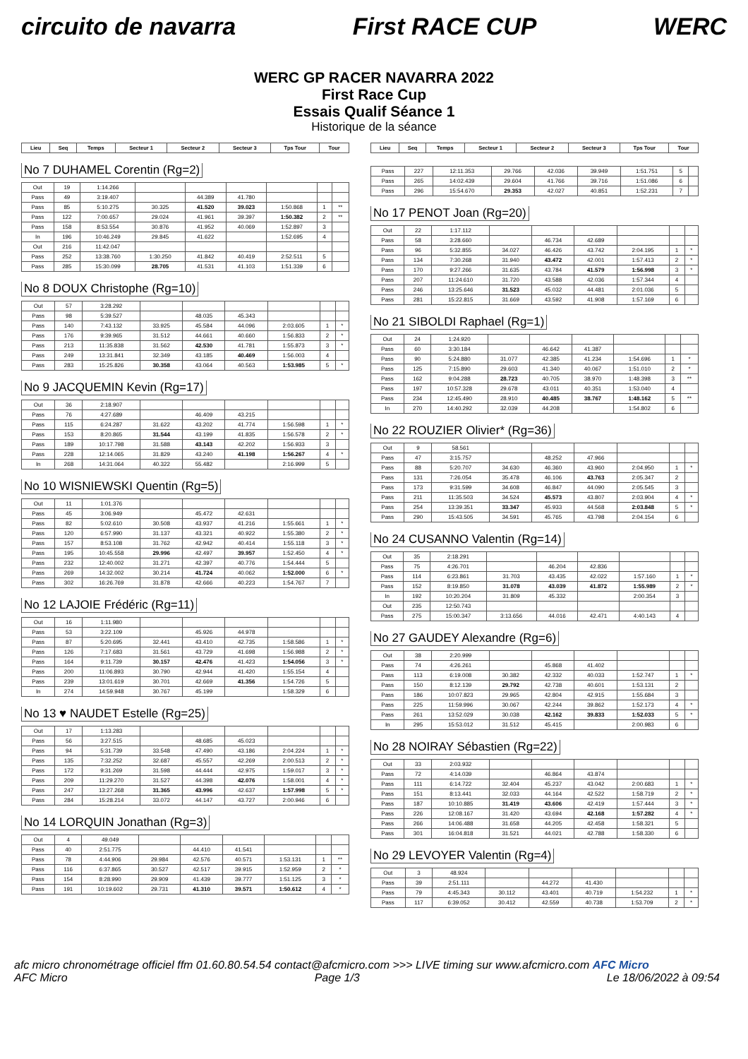circuito de navarra First RACE CUP WERC
WERC GP RACER NAVARRA 2022
First Race Cup
Essais Qualif Séance 1
Historique de la séance
| Lieu | Seq | Temps | Secteur 1 | Secteur 2 | Secteur 3 | Tps Tour | Tour |
| --- | --- | --- | --- | --- | --- | --- | --- |
No 7 DUHAMEL Corentin (Rg=2)
| Out | 19 | 1:14.266 | | | | | | |
| Pass | 49 | 3:19.407 | | 44.389 | 41.780 | | | |
| Pass | 85 | 5:10.275 | 30.325 | 41.520 | 39.023 | 1:50.868 | 1 | ** |
| Pass | 122 | 7:00.657 | 29.024 | 41.961 | 39.397 | 1:50.382 | 2 | ** |
| Pass | 158 | 8:53.554 | 30.876 | 41.952 | 40.069 | 1:52.897 | 3 | |
| In | 196 | 10:46.249 | 29.845 | 41.622 | | 1:52.695 | 4 | |
| Out | 216 | 11:42.047 | | | | | | |
| Pass | 252 | 13:38.760 | 1:30.250 | 41.842 | 40.419 | 2:52.511 | 5 | |
| Pass | 285 | 15:30.099 | 28.705 | 41.531 | 41.103 | 1:51.339 | 6 | |
No 8 DOUX Christophe (Rg=10)
| Out | 57 | 3:28.292 | | | | | | |
| Pass | 98 | 5:39.527 | | 48.035 | 45.343 | | | |
| Pass | 140 | 7:43.132 | 33.925 | 45.584 | 44.096 | 2:03.605 | 1 | * |
| Pass | 176 | 9:39.965 | 31.512 | 44.661 | 40.660 | 1:56.833 | 2 | * |
| Pass | 213 | 11:35.838 | 31.562 | 42.530 | 41.781 | 1:55.873 | 3 | * |
| Pass | 249 | 13:31.841 | 32.349 | 43.185 | 40.469 | 1:56.003 | 4 | |
| Pass | 283 | 15:25.826 | 30.358 | 43.064 | 40.563 | 1:53.985 | 5 | * |
No 9 JACQUEMIN Kevin (Rg=17)
| Out | 36 | 2:18.907 | | | | | | |
| Pass | 76 | 4:27.689 | | 46.409 | 43.215 | | | |
| Pass | 115 | 6:24.287 | 31.622 | 43.202 | 41.774 | 1:56.598 | 1 | * |
| Pass | 153 | 8:20.865 | 31.544 | 43.199 | 41.835 | 1:56.578 | 2 | * |
| Pass | 189 | 10:17.798 | 31.588 | 43.143 | 42.202 | 1:56.933 | 3 | |
| Pass | 228 | 12:14.065 | 31.829 | 43.240 | 41.198 | 1:56.267 | 4 | * |
| In | 268 | 14:31.064 | 40.322 | 55.482 | | 2:16.999 | 5 | |
No 10 WISNIEWSKI Quentin (Rg=5)
| Out | 11 | 1:01.376 | | | | | | |
| Pass | 45 | 3:06.949 | | 45.472 | 42.631 | | | |
| Pass | 82 | 5:02.610 | 30.508 | 43.937 | 41.216 | 1:55.661 | 1 | * |
| Pass | 120 | 6:57.990 | 31.137 | 43.321 | 40.922 | 1:55.380 | 2 | * |
| Pass | 157 | 8:53.108 | 31.762 | 42.942 | 40.414 | 1:55.118 | 3 | * |
| Pass | 195 | 10:45.558 | 29.996 | 42.497 | 39.957 | 1:52.450 | 4 | * |
| Pass | 232 | 12:40.002 | 31.271 | 42.397 | 40.776 | 1:54.444 | 5 | |
| Pass | 269 | 14:32.002 | 30.214 | 41.724 | 40.062 | 1:52.000 | 6 | * |
| Pass | 302 | 16:26.769 | 31.878 | 42.666 | 40.223 | 1:54.767 | 7 | |
No 12 LAJOIE Frédéric (Rg=11)
| Out | 16 | 1:11.980 | | | | | | |
| Pass | 53 | 3:22.109 | | 45.926 | 44.978 | | | |
| Pass | 87 | 5:20.695 | 32.441 | 43.410 | 42.735 | 1:58.586 | 1 | * |
| Pass | 126 | 7:17.683 | 31.561 | 43.729 | 41.698 | 1:56.988 | 2 | * |
| Pass | 164 | 9:11.739 | 30.157 | 42.476 | 41.423 | 1:54.056 | 3 | * |
| Pass | 200 | 11:06.893 | 30.790 | 42.944 | 41.420 | 1:55.154 | 4 | |
| Pass | 239 | 13:01.619 | 30.701 | 42.669 | 41.356 | 1:54.726 | 5 | |
| In | 274 | 14:59.948 | 30.767 | 45.199 | | 1:58.329 | 6 | |
No 13 ♥ NAUDET Estelle (Rg=25)
| Out | 17 | 1:13.283 | | | | | | |
| Pass | 56 | 3:27.515 | | 48.685 | 45.023 | | | |
| Pass | 94 | 5:31.739 | 33.548 | 47.490 | 43.186 | 2:04.224 | 1 | * |
| Pass | 135 | 7:32.252 | 32.687 | 45.557 | 42.269 | 2:00.513 | 2 | * |
| Pass | 172 | 9:31.269 | 31.598 | 44.444 | 42.975 | 1:59.017 | 3 | * |
| Pass | 209 | 11:29.270 | 31.527 | 44.398 | 42.076 | 1:58.001 | 4 | * |
| Pass | 247 | 13:27.268 | 31.365 | 43.996 | 42.637 | 1:57.998 | 5 | * |
| Pass | 284 | 15:28.214 | 33.072 | 44.147 | 43.727 | 2:00.946 | 6 | |
No 14 LORQUIN Jonathan (Rg=3)
| Out | 4 | 49.049 | | | | | | |
| Pass | 40 | 2:51.775 | | 44.410 | 41.541 | | | |
| Pass | 78 | 4:44.906 | 29.984 | 42.576 | 40.571 | 1:53.131 | 1 | ** |
| Pass | 116 | 6:37.865 | 30.527 | 42.517 | 39.915 | 1:52.959 | 2 | * |
| Pass | 154 | 8:28.990 | 29.909 | 41.439 | 39.777 | 1:51.125 | 3 | * |
| Pass | 191 | 10:19.602 | 29.731 | 41.310 | 39.571 | 1:50.612 | 4 | * |
| Lieu | Seq | Temps | Secteur 1 | Secteur 2 | Secteur 3 | Tps Tour | Tour |
| --- | --- | --- | --- | --- | --- | --- | --- |
| Pass | 227 | 12:11.353 | 29.766 | 42.036 | 39.949 | 1:51.751 | 5 | |
| Pass | 265 | 14:02.439 | 29.604 | 41.766 | 39.716 | 1:51.086 | 6 | |
| Pass | 296 | 15:54.670 | 29.353 | 42.027 | 40.851 | 1:52.231 | 7 | |
No 17 PENOT Joan (Rg=20)
| Out | 22 | 1:17.112 | | | | | | |
| Pass | 58 | 3:28.660 | | 46.734 | 42.689 | | | |
| Pass | 96 | 5:32.855 | 34.027 | 46.426 | 43.742 | 2:04.195 | 1 | * |
| Pass | 134 | 7:30.268 | 31.940 | 43.472 | 42.001 | 1:57.413 | 2 | * |
| Pass | 170 | 9:27.266 | 31.635 | 43.784 | 41.579 | 1:56.998 | 3 | * |
| Pass | 207 | 11:24.610 | 31.720 | 43.588 | 42.036 | 1:57.344 | 4 | |
| Pass | 246 | 13:25.646 | 31.523 | 45.032 | 44.481 | 2:01.036 | 5 | |
| Pass | 281 | 15:22.815 | 31.669 | 43.592 | 41.908 | 1:57.169 | 6 | |
No 21 SIBOLDI Raphael (Rg=1)
| Out | 24 | 1:24.920 | | | | | | |
| Pass | 60 | 3:30.184 | | 46.642 | 41.387 | | | |
| Pass | 90 | 5:24.880 | 31.077 | 42.385 | 41.234 | 1:54.696 | 1 | * |
| Pass | 125 | 7:15.890 | 29.603 | 41.340 | 40.067 | 1:51.010 | 2 | * |
| Pass | 162 | 9:04.288 | 28.723 | 40.705 | 38.970 | 1:48.398 | 3 | ** |
| Pass | 197 | 10:57.328 | 29.678 | 43.011 | 40.351 | 1:53.040 | 4 | |
| Pass | 234 | 12:45.490 | 28.910 | 40.485 | 38.767 | 1:48.162 | 5 | ** |
| In | 270 | 14:40.292 | 32.039 | 44.208 | | 1:54.802 | 6 | |
No 22 ROUZIER Olivier* (Rg=36)
| Out | 9 | 58.561 | | | | | | |
| Pass | 47 | 3:15.757 | | 48.252 | 47.966 | | | |
| Pass | 88 | 5:20.707 | 34.630 | 46.360 | 43.960 | 2:04.950 | 1 | * |
| Pass | 131 | 7:26.054 | 35.478 | 46.106 | 43.763 | 2:05.347 | 2 | |
| Pass | 173 | 9:31.599 | 34.608 | 46.847 | 44.090 | 2:05.545 | 3 | |
| Pass | 211 | 11:35.503 | 34.524 | 45.573 | 43.807 | 2:03.904 | 4 | * |
| Pass | 254 | 13:39.351 | 33.347 | 45.933 | 44.568 | 2:03.848 | 5 | * |
| Pass | 290 | 15:43.505 | 34.591 | 45.765 | 43.798 | 2:04.154 | 6 | |
No 24 CUSANNO Valentin (Rg=14)
| Out | 35 | 2:18.291 | | | | | | |
| Pass | 75 | 4:26.701 | | 46.204 | 42.836 | | | |
| Pass | 114 | 6:23.861 | 31.703 | 43.435 | 42.022 | 1:57.160 | 1 | * |
| Pass | 152 | 8:19.850 | 31.078 | 43.039 | 41.872 | 1:55.989 | 2 | * |
| In | 192 | 10:20.204 | 31.809 | 45.332 | | 2:00.354 | 3 | |
| Out | 235 | 12:50.743 | | | | | | |
| Pass | 275 | 15:00.347 | 3:13.656 | 44.016 | 42.471 | 4:40.143 | 4 | |
No 27 GAUDEY Alexandre (Rg=6)
| Out | 38 | 2:20.999 | | | | | | |
| Pass | 74 | 4:26.261 | | 45.868 | 41.402 | | | |
| Pass | 113 | 6:19.008 | 30.382 | 42.332 | 40.033 | 1:52.747 | 1 | * |
| Pass | 150 | 8:12.139 | 29.792 | 42.738 | 40.601 | 1:53.131 | 2 | |
| Pass | 186 | 10:07.823 | 29.965 | 42.804 | 42.915 | 1:55.684 | 3 | |
| Pass | 225 | 11:59.996 | 30.067 | 42.244 | 39.862 | 1:52.173 | 4 | * |
| Pass | 261 | 13:52.029 | 30.038 | 42.162 | 39.833 | 1:52.033 | 5 | * |
| In | 295 | 15:53.012 | 31.512 | 45.415 | | 2:00.983 | 6 | |
No 28 NOIRAY Sébastien (Rg=22)
| Out | 33 | 2:03.932 | | | | | | |
| Pass | 72 | 4:14.039 | | 46.864 | 43.874 | | | |
| Pass | 111 | 6:14.722 | 32.404 | 45.237 | 43.042 | 2:00.683 | 1 | * |
| Pass | 151 | 8:13.441 | 32.033 | 44.164 | 42.522 | 1:58.719 | 2 | * |
| Pass | 187 | 10:10.885 | 31.419 | 43.606 | 42.419 | 1:57.444 | 3 | * |
| Pass | 226 | 12:08.167 | 31.420 | 43.694 | 42.168 | 1:57.282 | 4 | * |
| Pass | 266 | 14:06.488 | 31.658 | 44.205 | 42.458 | 1:58.321 | 5 | |
| Pass | 301 | 16:04.818 | 31.521 | 44.021 | 42.788 | 1:58.330 | 6 | |
No 29 LEVOYER Valentin (Rg=4)
| Out | 3 | 48.924 | | | | | | |
| Pass | 39 | 2:51.111 | | 44.272 | 41.430 | | | |
| Pass | 79 | 4:45.343 | 30.112 | 43.401 | 40.719 | 1:54.232 | 1 | * |
| Pass | 117 | 6:39.052 | 30.412 | 42.559 | 40.738 | 1:53.709 | 2 | * |
afc micro chronométrage officiel ffm 01.60.80.54.54 contact@afcmicro.com >>> LIVE timing sur www.afcmicro.com AFC Micro
AFC Micro Page 1/3 Le 18/06/2022 à 09:54